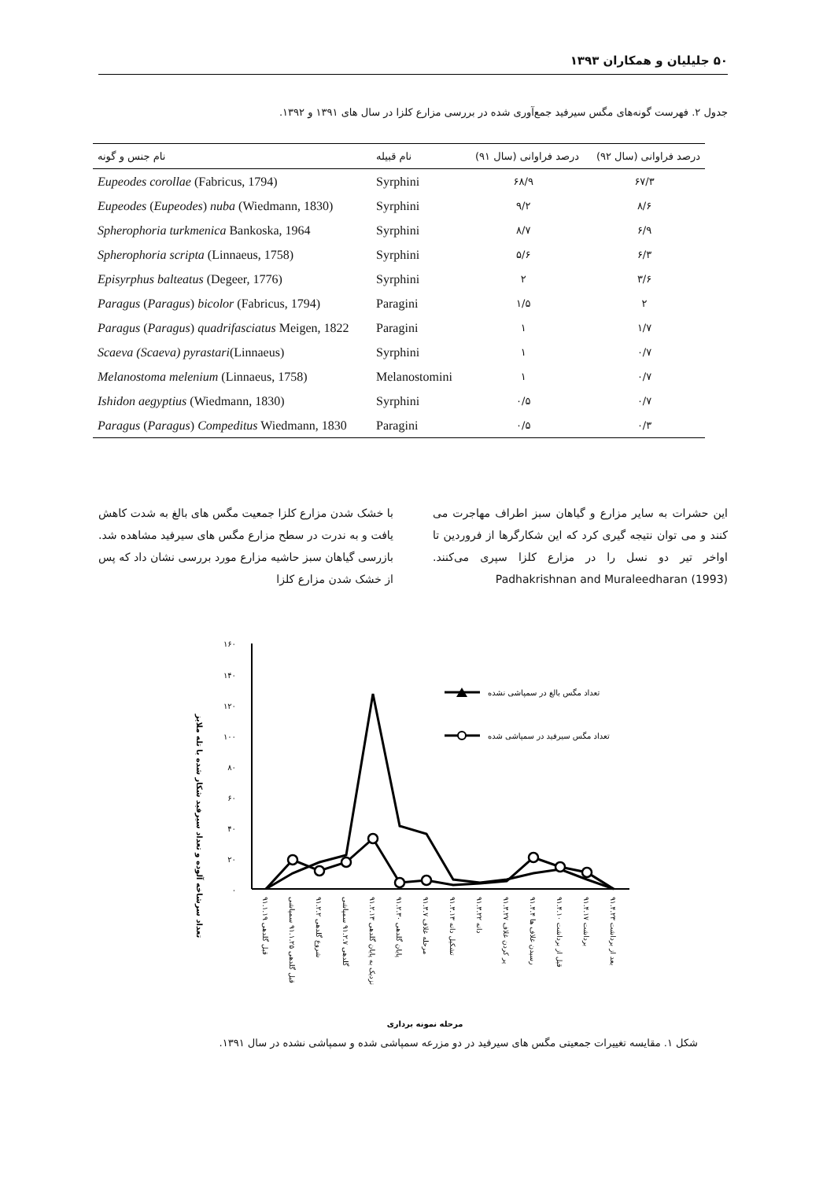۵۰ جلیلیان و همکاران ۱۳۹۳
جدول ۲. فهرست گونه‌های مگس سیرفید جمع‌آوری شده در بررسی مزارع کلزا در سال های ۱۳۹۱ و ۱۳۹۲.
| نام جنس و گونه | نام قبیله | درصد فراوانی (سال ۹۱) | درصد فراوانی (سال ۹۲) |
| --- | --- | --- | --- |
| Eupeodes corollae (Fabricus, 1794) | Syrphini | ۶۸/۹ | ۶۷/۳ |
| Eupeodes ( Eupeodes ) nuba (Wiedmann, 1830) | Syrphini | ۹/۲ | ۸/۶ |
| Spherophoria turkmenica Bankoska, 1964 | Syrphini | ۸/۷ | ۶/۹ |
| Spherophoria scripta (Linnaeus, 1758) | Syrphini | ۵/۶ | ۶/۳ |
| Episyrphus balteatus (Degeer, 1776) | Syrphini | ۲ | ۳/۶ |
| Paragus ( Paragus ) bicolor (Fabricus, 1794) | Paragini | ۱/۵ | ۲ |
| Paragus ( Paragus ) quadrifasciatus Meigen, 1822 | Paragini | ۱ | ۱/۷ |
| Scaeva (Scaeva) pyrastari (Linnaeus) | Syrphini | ۱ | ۰/۷ |
| Melanostoma melenium (Linnaeus, 1758) | Melanostomini | ۱ | ۰/۷ |
| Ishidon aegyptius (Wiedmann, 1830) | Syrphini | ۰/۵ | ۰/۷ |
| Paragus ( Paragus ) Compeditus Wiedmann, 1830 | Paragini | ۰/۵ | ۰/۳ |
با خشک شدن مزارع کلزا جمعیت مگس های بالغ به شدت کاهش یافت و به ندرت در سطح مزارع مگس های سیرفید مشاهده شد. بازرسی گیاهان سبز حاشیه مزارع مورد بررسی نشان داد که پس از خشک شدن مزارع کلزا
این حشرات به سایر مزارع و گیاهان سبز اطراف مهاجرت می کنند و می توان نتیجه گیری کرد که این شکارگرها از فروردین تا اواخر تیر دو نسل را در مزارع کلزا سپری می‌کنند. Padhakrishnan and Muraleedharan (1993)
تعداد سرشاخه آلوده و تعداد سیرفید شکار شده با تله ملایز
۱۶۰
۱۴۰
۱۲۰
۱۰۰
۸۰
۶۰
۴۰
۲۰
۰
تعداد مگس بالغ در سمپاشی نشده
تعداد مگس سیرفید در سمپاشی شده
قبل گلدهی ۹۱.۱.۱۹
قبل گلدهی ۹۱.۱.۲۵ سمپاشی
شروع گلدهی ۹۱.۲.۲
گلدهی ۹۱.۲.۷ سمپاشی
نزدیک به پایان گلدهی ۹۱.۲.۱۳
پایان گلدهی ۹۱.۲.۳۰
مرحله غلاف ۹۱.۳.۷
تشکیل دانه ۹۱.۳.۱۳
دانه ۹۱.۳.۲۲
پر کردن غلاف ۹۱.۳.۲۷
رسیدن غلاف ها ۹۱.۴.۴
قبل از برداشت ۹۱.۴.۱۰
برداشت ۹۱.۴.۱۷
بعد از برداشت ۹۱.۴.۲۳
مرحله نمونه برداری
شکل ۱. مقایسه تغییرات جمعیتی مگس های سیرفید در دو مزرعه سمپاشی شده و سمپاشی نشده در سال ۱۳۹۱.